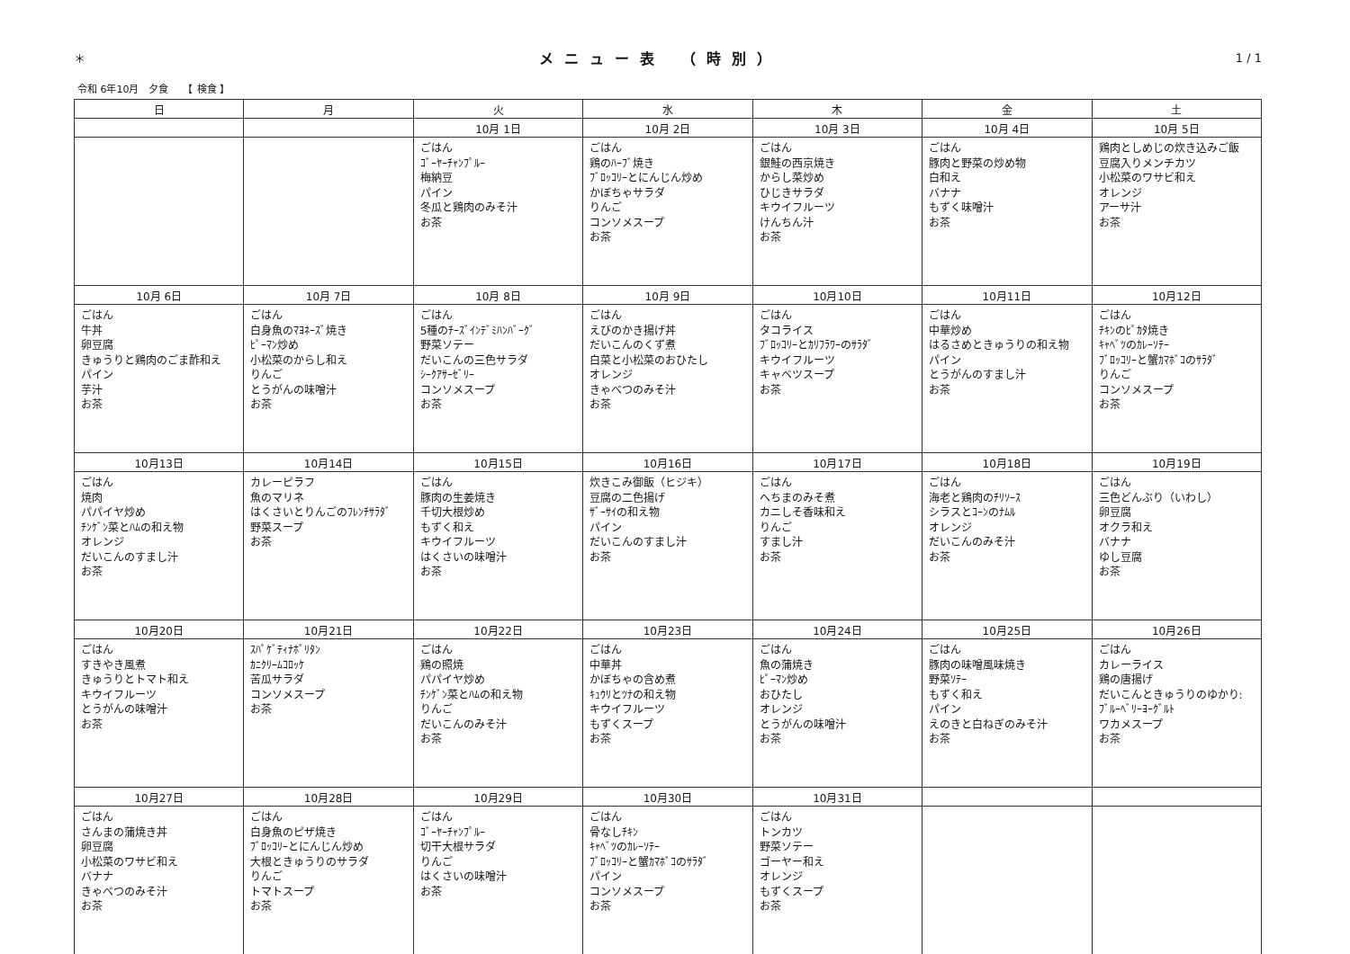＊ メニュー表 （時別） 1 / 1
令和 6年10月　夕食　　【 検食 】
| 日 | 月 | 火 | 水 | 木 | 金 | 土 |
| --- | --- | --- | --- | --- | --- | --- |
| | | 10月 1日 | 10月 2日 | 10月 3日 | 10月 4日 | 10月 5日 |
| | | ごはん ｺﾞｰﾔｰﾁｬﾝﾌﾟﾙｰ 梅納豆 パイン 冬瓜と鶏肉のみそ汁 お茶 | ごはん 鶏のﾊｰﾌﾞ焼き ﾌﾞﾛｯｺﾘｰとにんじん炒め かぼちゃサラダ りんご コンソメスープ お茶 | ごはん 銀鮭の西京焼き からし菜炒め ひじきサラダ キウイフルーツ けんちん汁 お茶 | ごはん 豚肉と野菜の炒め物 白和え バナナ もずく味噌汁 お茶 | 鶏肉としめじの炊き込みご飯 豆腐入りメンチカツ 小松菜のワサビ和え オレンジ アーサ汁 お茶 |
| 10月 6日 | 10月 7日 | 10月 8日 | 10月 9日 | 10月10日 | 10月11日 | 10月12日 |
| ごはん 牛丼 卵豆腐 きゅうりと鶏肉のごま酢和え パイン 芋汁 お茶 | ごはん 白身魚のﾏﾖﾈｰｽﾞ焼き ﾋﾟｰﾏﾝ炒め 小松菜のからし和え りんご とうがんの味噌汁 お茶 | ごはん 5種のﾁｰｽﾞｲﾝﾃﾞﾐﾊﾝﾊﾞｰｸﾞ 野菜ソテー だいこんの三色サラダ ｼｰｸｱｻｰｾﾞﾘｰ コンソメスープ お茶 | ごはん えびのかき揚げ丼 だいこんのくず煮 白菜と小松菜のおひたし オレンジ きゃべつのみそ汁 お茶 | ごはん タコライス ﾌﾞﾛｯｺﾘｰとｶﾘﾌﾗﾜｰのｻﾗﾀﾞ キウイフルーツ キャベツスープ お茶 | ごはん 中華炒め はるさめときゅうりの和え物 パイン とうがんのすまし汁 お茶 | ごはん ﾁｷﾝのﾋﾟｶﾀ焼き ｷｬﾍﾞﾂのｶﾚｰｿﾃｰ ﾌﾞﾛｯｺﾘｰと蟹ｶﾏﾎﾞｺのｻﾗﾀﾞ りんご コンソメスープ お茶 |
| 10月13日 | 10月14日 | 10月15日 | 10月16日 | 10月17日 | 10月18日 | 10月19日 |
| ごはん 焼肉 パパイヤ炒め ﾁﾝｹﾞﾝ菜とﾊﾑの和え物 オレンジ だいこんのすまし汁 お茶 | カレーピラフ 魚のマリネ はくさいとりんごのﾌﾚﾝﾁｻﾗﾀﾞ 野菜スープ お茶 | ごはん 豚肉の生姜焼き 千切大根炒め もずく和え キウイフルーツ はくさいの味噌汁 お茶 | 炊きこみ御飯（ヒジキ） 豆腐の二色揚げ ｻﾞｰｻｲの和え物 パイン だいこんのすまし汁 お茶 | ごはん へちまのみそ煮 カニしそ香味和え りんご すまし汁 お茶 | ごはん 海老と鶏肉のﾁﾘｿｰｽ シラスとｺｰﾝのﾅﾑﾙ オレンジ だいこんのみそ汁 お茶 | ごはん 三色どんぶり（いわし） 卵豆腐 オクラ和え バナナ ゆし豆腐 お茶 |
| 10月20日 | 10月21日 | 10月22日 | 10月23日 | 10月24日 | 10月25日 | 10月26日 |
| ごはん すきやき風煮 きゅうりとトマト和え キウイフルーツ とうがんの味噌汁 お茶 | ｽﾊﾟｹﾞﾃｨﾅﾎﾟﾘﾀﾝ ｶﾆｸﾘｰﾑｺﾛｯｹ 苦瓜サラダ コンソメスープ お茶 | ごはん 鶏の照焼 パパイヤ炒め ﾁﾝｹﾞﾝ菜とﾊﾑの和え物 りんご だいこんのみそ汁 お茶 | ごはん 中華丼 かぼちゃの含め煮 ｷｭｳﾘとﾂﾅの和え物 キウイフルーツ もずくスープ お茶 | ごはん 魚の蒲焼き ﾋﾟｰﾏﾝ炒め おひたし オレンジ とうがんの味噌汁 お茶 | ごはん 豚肉の味噌風味焼き 野菜ｿﾃｰ もずく和え パイン えのきと白ねぎのみそ汁 お茶 | ごはん カレーライス 鶏の唐揚げ だいこんときゅうりのゆかり: ﾌﾞﾙｰﾍﾞﾘｰﾖｰｸﾞﾙﾄ ワカメスープ お茶 |
| 10月27日 | 10月28日 | 10月29日 | 10月30日 | 10月31日 | | |
| ごはん さんまの蒲焼き丼 卵豆腐 小松菜のワサビ和え バナナ きゃべつのみそ汁 お茶 | ごはん 白身魚のピザ焼き ﾌﾞﾛｯｺﾘｰとにんじん炒め 大根ときゅうりのサラダ りんご トマトスープ お茶 | ごはん ｺﾞｰﾔｰﾁｬﾝﾌﾟﾙｰ 切干大根サラダ りんご はくさいの味噌汁 お茶 | ごはん 骨なしﾁｷﾝ ｷｬﾍﾞﾂのｶﾚｰｿﾃｰ ﾌﾞﾛｯｺﾘｰと蟹ｶﾏﾎﾞｺのｻﾗﾀﾞ パイン コンソメスープ お茶 | ごはん トンカツ 野菜ソテー ゴーヤー和え オレンジ もずくスープ お茶 | | |